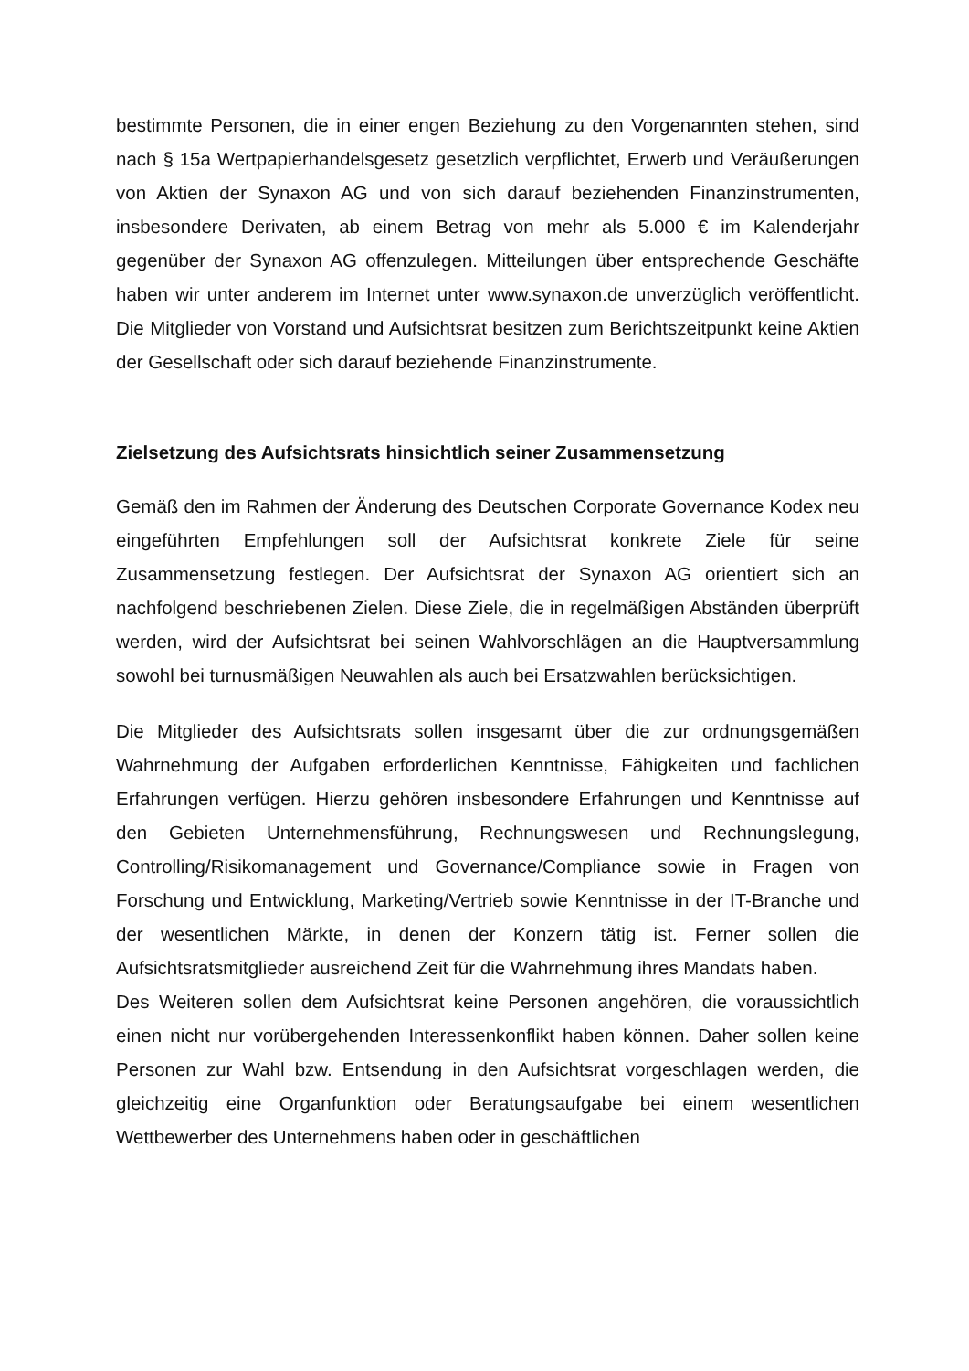bestimmte Personen, die in einer engen Beziehung zu den Vorgenannten stehen, sind nach § 15a Wertpapierhandelsgesetz gesetzlich verpflichtet, Erwerb und Veräußerungen von Aktien der Synaxon AG und von sich darauf beziehenden Finanzinstrumenten, insbesondere Derivaten, ab einem Betrag von mehr als 5.000 € im Kalenderjahr gegenüber der Synaxon AG offenzulegen. Mitteilungen über entsprechende Geschäfte haben wir unter anderem im Internet unter www.synaxon.de unverzüglich veröffentlicht. Die Mitglieder von Vorstand und Aufsichtsrat besitzen zum Berichtszeitpunkt keine Aktien der Gesellschaft oder sich darauf beziehende Finanzinstrumente.
Zielsetzung des Aufsichtsrats hinsichtlich seiner Zusammensetzung
Gemäß den im Rahmen der Änderung des Deutschen Corporate Governance Kodex neu eingeführten Empfehlungen soll der Aufsichtsrat konkrete Ziele für seine Zusammensetzung festlegen. Der Aufsichtsrat der Synaxon AG orientiert sich an nachfolgend beschriebenen Zielen. Diese Ziele, die in regelmäßigen Abständen überprüft werden, wird der Aufsichtsrat bei seinen Wahlvorschlägen an die Hauptversammlung sowohl bei turnusmäßigen Neuwahlen als auch bei Ersatzwahlen berücksichtigen.
Die Mitglieder des Aufsichtsrats sollen insgesamt über die zur ordnungsgemäßen Wahrnehmung der Aufgaben erforderlichen Kenntnisse, Fähigkeiten und fachlichen Erfahrungen verfügen. Hierzu gehören insbesondere Erfahrungen und Kenntnisse auf den Gebieten Unternehmensführung, Rechnungswesen und Rechnungslegung, Controlling/Risikomanagement und Governance/Compliance sowie in Fragen von Forschung und Entwicklung, Marketing/Vertrieb sowie Kenntnisse in der IT-Branche und der wesentlichen Märkte, in denen der Konzern tätig ist. Ferner sollen die Aufsichtsratsmitglieder ausreichend Zeit für die Wahrnehmung ihres Mandats haben.
Des Weiteren sollen dem Aufsichtsrat keine Personen angehören, die voraussichtlich einen nicht nur vorübergehenden Interessenkonflikt haben können. Daher sollen keine Personen zur Wahl bzw. Entsendung in den Aufsichtsrat vorgeschlagen werden, die gleichzeitig eine Organfunktion oder Beratungsaufgabe bei einem wesentlichen Wettbewerber des Unternehmens haben oder in geschäftlichen